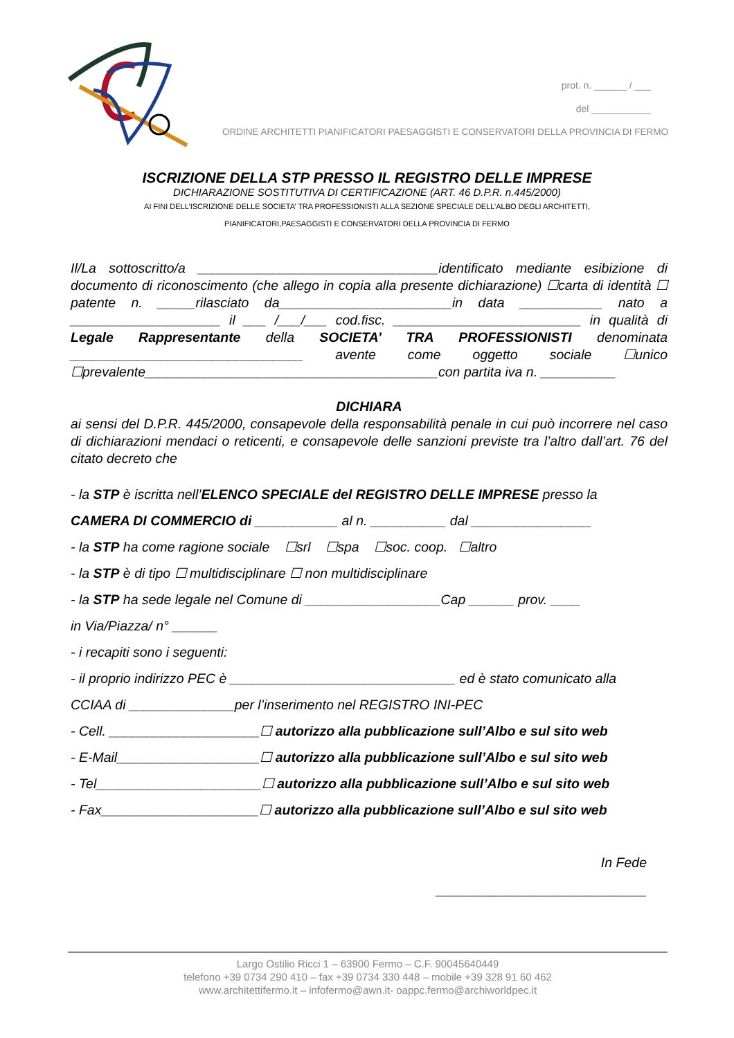prot. n. ______ / ___
del ___________
ORDINE ARCHITETTI PIANIFICATORI PAESAGGISTI E CONSERVATORI DELLA PROVINCIA DI FERMO
ISCRIZIONE DELLA STP PRESSO IL REGISTRO DELLE IMPRESE
DICHIARAZIONE SOSTITUTIVA DI CERTIFICAZIONE (ART. 46 D.P.R. n.445/2000)
AI FINI DELL’ISCRIZIONE DELLE SOCIETA’ TRA PROFESSIONISTI ALLA SEZIONE SPECIALE DELL’ALBO DEGLI ARCHITETTI,
PIANIFICATORI,PAESAGGISTI E CONSERVATORI DELLA PROVINCIA DI FERMO
Il/La sottoscritto/a ________________________________identificato mediante esibizione di documento di riconoscimento (che allego in copia alla presente dichiarazione) ☐carta di identità ☐ patente n. _____rilasciato da_______________________in data ___________ nato a ____________________ il ___ /___/___ cod.fisc. _________________________ in qualità di Legale Rappresentante della SOCIETA’ TRA PROFESSIONISTI denominata _______________________________ avente come oggetto sociale ☐unico ☐prevalente_______________________________________con partita iva n. __________
DICHIARA
ai sensi del D.P.R. 445/2000, consapevole della responsabilità penale in cui può incorrere nel caso di dichiarazioni mendaci o reticenti, e consapevole delle sanzioni previste tra l’altro dall’art. 76 del citato decreto che
- la STP è iscritta nell’ELENCO SPECIALE del REGISTRO DELLE IMPRESE presso la
CAMERA DI COMMERCIO di ___________ al n. __________ dal ________________
- la STP ha come ragione sociale ☐srl ☐spa ☐soc. coop. ☐altro
- la STP è di tipo ☐ multidisciplinare ☐ non multidisciplinare
- la STP ha sede legale nel Comune di __________________Cap ______ prov. ____
in Via/Piazza/ n° ______
- i recapiti sono i seguenti:
- il proprio indirizzo PEC è ______________________________ ed è stato comunicato alla
CCIAA di ______________per l’inserimento nel REGISTRO INI-PEC
- Cell. ____________________☐ autorizzo alla pubblicazione sull’Albo e sul sito web
- E-Mail___________________☐ autorizzo alla pubblicazione sull’Albo e sul sito web
- Tel______________________☐ autorizzo alla pubblicazione sull’Albo e sul sito web
- Fax_____________________☐ autorizzo alla pubblicazione sull’Albo e sul sito web
In Fede
____________________________
Largo Ostilio Ricci 1 – 63900 Fermo – C.F. 90045640449
telefono +39 0734 290 410 – fax +39 0734 330 448 – mobile +39 328 91 60 462
www.architettifermo.it – infofermo@awn.it- oappc.fermo@archiworldpec.it